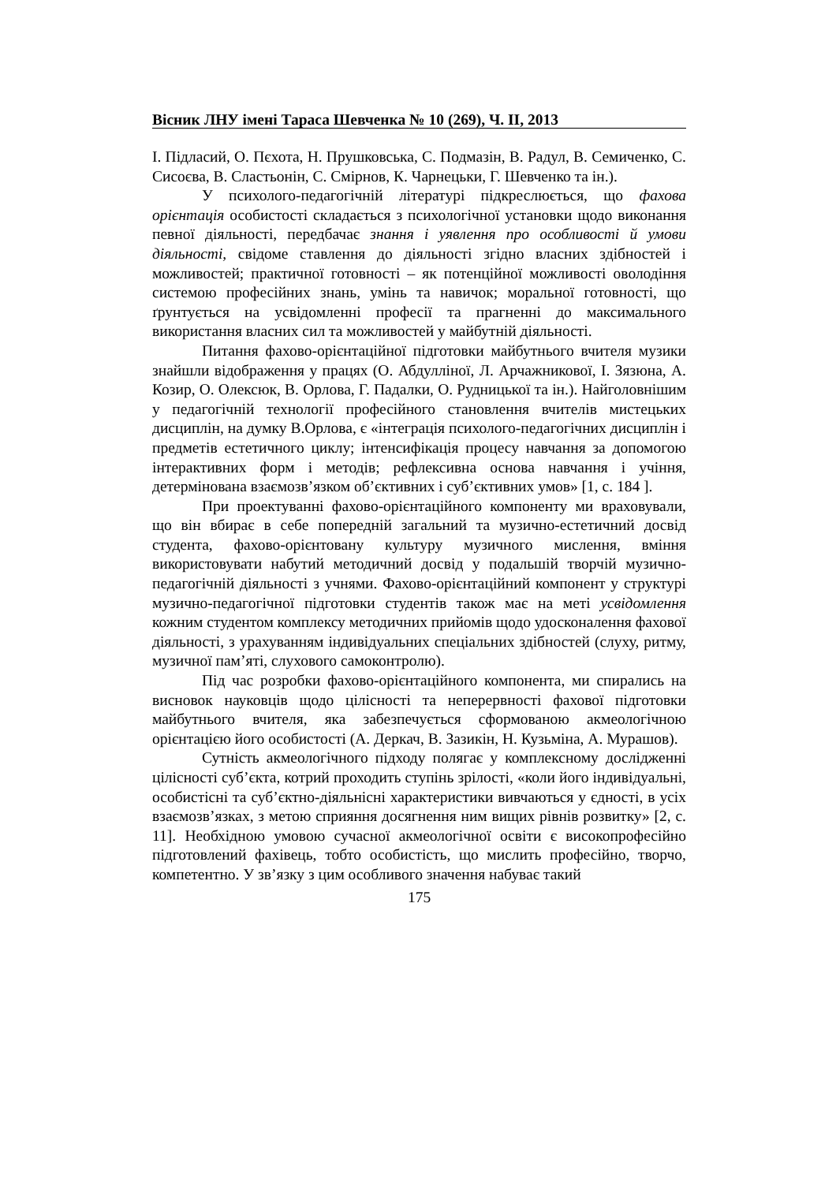Вісник ЛНУ імені Тараса Шевченка № 10 (269), Ч. ІІ, 2013
І. Підласий, О. Пєхота, Н. Прушковська, С. Подмазін, В. Радул, В. Семиченко, С. Сисоєва, В. Сластьонін, С. Смірнов, К. Чарнецьки, Г. Шевченко та ін.).
У психолого-педагогічній літературі підкреслюється, що фахова орієнтація особистості складається з психологічної установки щодо виконання певної діяльності, передбачає знання і уявлення про особливості й умови діяльності, свідоме ставлення до діяльності згідно власних здібностей і можливостей; практичної готовності – як потенційної можливості оволодіння системою професійних знань, умінь та навичок; моральної готовності, що ґрунтується на усвідомленні професії та прагненні до максимального використання власних сил та можливостей у майбутній діяльності.
Питання фахово-орієнтаційної підготовки майбутнього вчителя музики знайшли відображення у працях (О. Абдулліної, Л. Арчажникової, І. Зязюна, А. Козир, О. Олексюк, В. Орлова, Г. Падалки, О. Рудницької та ін.). Найголовнішим у педагогічній технології професійного становлення вчителів мистецьких дисциплін, на думку В.Орлова, є «інтеграція психолого-педагогічних дисциплін і предметів естетичного циклу; інтенсифікація процесу навчання за допомогою інтерактивних форм і методів; рефлексивна основа навчання і учіння, детермінована взаємозв’язком об’єктивних і суб’єктивних умов» [1, с. 184 ].
При проектуванні фахово-орієнтаційного компоненту ми враховували, що він вбирає в себе попередній загальний та музично-естетичний досвід студента, фахово-орієнтовану культуру музичного мислення, вміння використовувати набутий методичний досвід у подальшій творчій музично-педагогічній діяльності з учнями. Фахово-орієнтаційний компонент у структурі музично-педагогічної підготовки студентів також має на меті усвідомлення кожним студентом комплексу методичних прийомів щодо удосконалення фахової діяльності, з урахуванням індивідуальних спеціальних здібностей (слуху, ритму, музичної пам’яті, слухового самоконтролю).
Під час розробки фахово-орієнтаційного компонента, ми спирались на висновок науковців щодо цілісності та неперервності фахової підготовки майбутнього вчителя, яка забезпечується сформованою акмеологічною орієнтацією його особистості (А. Деркач, В. Зазикін, Н. Кузьміна, А. Мурашов).
Сутність акмеологічного підходу полягає у комплексному дослідженні цілісності суб’єкта, котрий проходить ступінь зрілості, «коли його індивідуальні, особистісні та суб’єктно-діяльнісні характеристики вивчаються у єдності, в усіх взаємозв’язках, з метою сприяння досягнення ним вищих рівнів розвитку» [2, с. 11]. Необхідною умовою сучасної акмеологічної освіти є високопрофесійно підготовлений фахівець, тобто особистість, що мислить професійно, творчо, компетентно. У зв’язку з цим особливого значення набуває такий
175